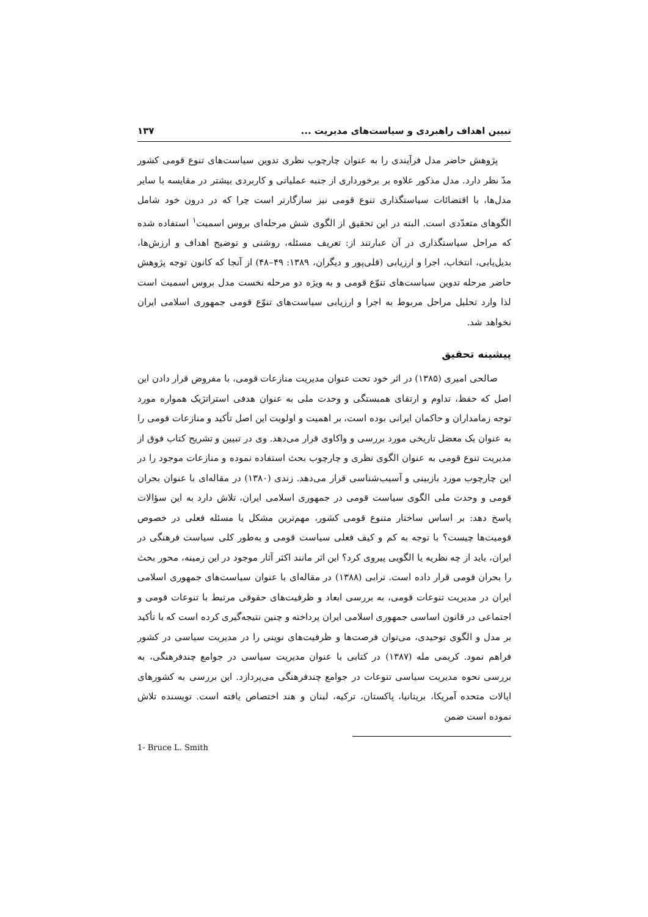تبیین اهداف راهبردی و سیاست‌های مدیریت ... ۱۳۷
پژوهش حاضر مدل فرآیندی را به عنوان چارچوب نظری تدوین سیاست‌های تنوع قومی کشور مدّ نظر دارد. مدل مذکور علاوه بر برخورداری از جنبه عملیاتی و کاربردی بیشتر در مقایسه با سایر مدل‌ها، با اقتضائات سیاستگذاری تنوع قومی نیز سازگارتر است چرا که در درون خود شامل الگوهای متعدّدی است. البته در این تحقیق از الگوی شش مرحله‌ای بروس اسمیت<sup>۱</sup> استفاده شده که مراحل سیاستگذاری در آن عبارتند از: تعریف مسئله، روشنی و توضیح اهداف و ارزش‌ها، بدیل‌یابی، انتخاب، اجرا و ارزیابی (قلی‌پور و دیگران، ۱۳۸۹: ۴۹–۴۸) از آنجا که کانون توجه پژوهش حاضر مرحله تدوین سیاست‌های تنوّع قومی و به ویژه دو مرحله نخست مدل بروس اسمیت است لذا وارد تحلیل مراحل مربوط به اجرا و ارزیابی سیاست‌های تنوّع قومی جمهوری اسلامی ایران نخواهد شد.
پیشینه تحقیق
صالحی امیری (۱۳۸۵) در اثر خود تحت عنوان مدیریت منازعات قومی، با مفروض قرار دادن این اصل که حفظ، تداوم و ارتقای همبستگی و وحدت ملی به عنوان هدفی استراتژیک همواره مورد توجه زمامداران و حاکمان ایرانی بوده است، بر اهمیت و اولویت این اصل تأکید و منازعات قومی را به عنوان یک معضل تاریخی مورد بررسی و واکاوی قرار می‌دهد. وی در تبیین و تشریح کتاب فوق از مدیریت تنوع قومی به عنوان الگوی نظری و چارچوب بحث استفاده نموده و منازعات موجود را در این چارچوب مورد بازبینی و آسیب‌شناسی قرار می‌دهد. زندی (۱۳۸۰) در مقاله‌ای با عنوان بحران قومی و وحدت ملی الگوی سیاست قومی در جمهوری اسلامی ایران، تلاش دارد به این سؤالات پاسخ دهد: بر اساس ساختار متنوع قومی کشور، مهم‌ترین مشکل یا مسئله فعلی در خصوص قومیت‌ها چیست؟ با توجه به کم و کیف فعلی سیاست قومی و به‌طور کلی سیاست فرهنگی در ایران، باید از چه نظریه یا الگویی پیروی کرد؟ این اثر مانند اکثر آثار موجود در این زمینه، محور بحث را بحران قومی قرار داده است. ترابی (۱۳۸۸) در مقاله‌ای با عنوان سیاست‌های جمهوری اسلامی ایران در مدیریت تنوعات قومی، به بررسی ابعاد و ظرفیت‌های حقوقی مرتبط با تنوعات قومی و اجتماعی در قانون اساسی جمهوری اسلامی ایران پرداخته و چنین نتیجه‌گیری کرده است که با تأکید بر مدل و الگوی توحیدی، می‌توان فرصت‌ها و ظرفیت‌های نوینی را در مدیریت سیاسی در کشور فراهم نمود. کریمی مله (۱۳۸۷) در کتابی با عنوان مدیریت سیاسی در جوامع چندفرهنگی، به بررسی نحوه مدیریت سیاسی تنوعات در جوامع چندفرهنگی می‌پردازد. این بررسی به کشورهای ایالات متحده آمریکا، بریتانیا، پاکستان، ترکیه، لبنان و هند اختصاص یافته است. نویسنده تلاش نموده است ضمن
1- Bruce L. Smith